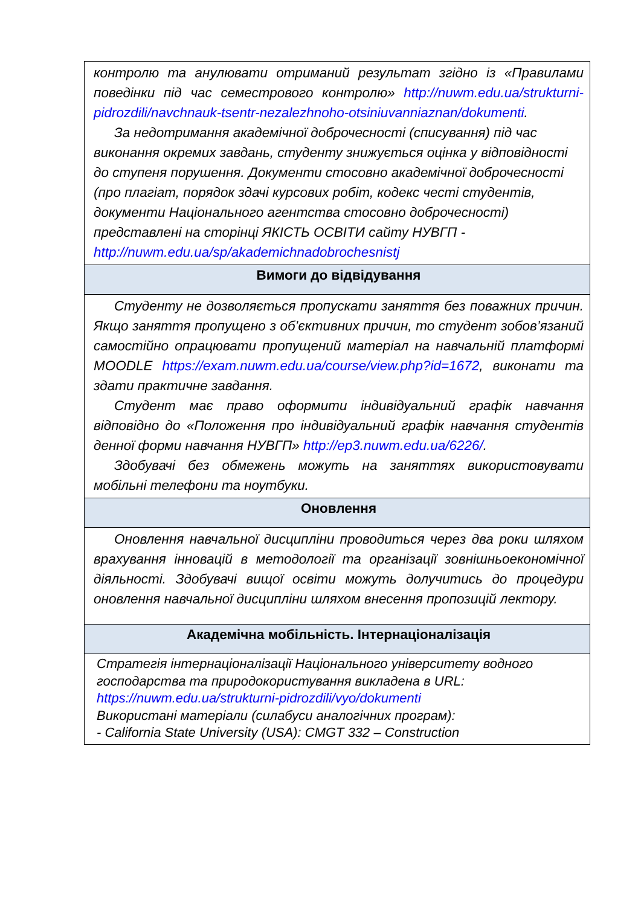| контролю та анулювати отриманий результат згідно із «Правилами поведінки під час семестрового контролю» http://nuwm.edu.ua/strukturni-pidrozdili/navchnauk-tsentr-nezalezhnoho-otsiniuvanniaznan/dokumenti . За недотримання академічної доброчесності (списування) під час виконання окремих завдань, студенту знижується оцінка у відповідності до ступеня порушення. Документи стосовно академічної доброчесності (про плагіат, порядок здачі курсових робіт, кодекс честі студентів, документи Національного агентства стосовно доброчесності) представлені на сторінці ЯКІСТЬ ОСВІТИ сайту НУВГП - http://nuwm.edu.ua/sp/akademichnadobrochesnistj |
| Вимоги до відвідування |
| Студенту не дозволяється пропускати заняття без поважних причин. Якщо заняття пропущено з об’єктивних причин, то студент зобов’язаний самостійно опрацювати пропущений матеріал на навчальній платформі MOODLE https://exam.nuwm.edu.ua/course/view.php?id=1672 , виконати та здати практичне завдання. Студент має право оформити індивідуальний графік навчання відповідно до «Положення про індивідуальний графік навчання студентів денної форми навчання НУВГП» http://ep3.nuwm.edu.ua/6226/ . Здобувачі без обмежень можуть на заняттях використовувати мобільні телефони та ноутбуки. |
| Оновлення |
| Оновлення навчальної дисципліни проводиться через два роки шляхом врахування інновацій в методології та організації зовнішньоекономічної діяльності. Здобувачі вищої освіти можуть долучитись до процедури оновлення навчальної дисципліни шляхом внесення пропозицій лектору. |
| Академічна мобільність. Інтернаціоналізація |
| Стратегія інтернаціоналізації Національного університету водного господарства та природокористування викладена в URL: https://nuwm.edu.ua/strukturni-pidrozdili/vyo/dokumenti Використані матеріали (силабуси аналогічних програм): - California State University (USA): CMGT 332 – Construction |